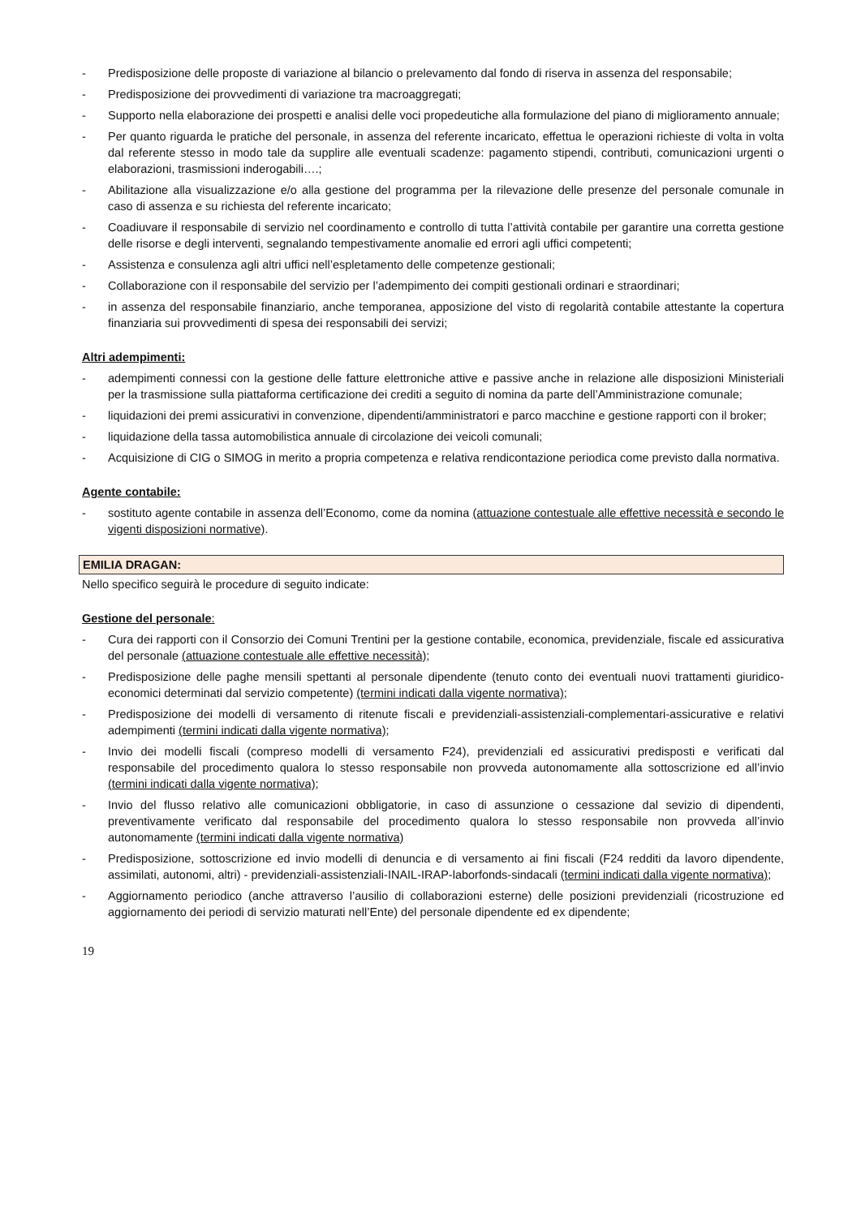- Predisposizione delle proposte di variazione al bilancio o prelevamento dal fondo di riserva in assenza del responsabile;
- Predisposizione dei provvedimenti di variazione tra macroaggregati;
- Supporto nella elaborazione dei prospetti e analisi delle voci propedeutiche alla formulazione del piano di miglioramento annuale;
- Per quanto riguarda le pratiche del personale, in assenza del referente incaricato, effettua le operazioni richieste di volta in volta dal referente stesso in modo tale da supplire alle eventuali scadenze: pagamento stipendi, contributi, comunicazioni urgenti o elaborazioni, trasmissioni inderogabili….;
- Abilitazione alla visualizzazione e/o alla gestione del programma per la rilevazione delle presenze del personale comunale in caso di assenza e su richiesta del referente incaricato;
- Coadiuvare il responsabile di servizio nel coordinamento e controllo di tutta l’attività contabile per garantire una corretta gestione delle risorse e degli interventi, segnalando tempestivamente anomalie ed errori agli uffici competenti;
- Assistenza e consulenza agli altri uffici nell’espletamento delle competenze gestionali;
- Collaborazione con il responsabile del servizio per l’adempimento dei compiti gestionali ordinari e straordinari;
- in assenza del responsabile finanziario, anche temporanea, apposizione del visto di regolarità contabile attestante la copertura finanziaria sui provvedimenti di spesa dei responsabili dei servizi;
Altri adempimenti:
- adempimenti connessi con la gestione delle fatture elettroniche attive e passive anche in relazione alle disposizioni Ministeriali per la trasmissione sulla piattaforma certificazione dei crediti a seguito di nomina da parte dell’Amministrazione comunale;
- liquidazioni dei premi assicurativi in convenzione, dipendenti/amministratori e parco macchine e gestione rapporti con il broker;
- liquidazione della tassa automobilistica annuale di circolazione dei veicoli comunali;
- Acquisizione di CIG o SIMOG in merito a propria competenza e relativa rendicontazione periodica come previsto dalla normativa.
Agente contabile:
- sostituto agente contabile in assenza dell’Economo, come da nomina (attuazione contestuale alle effettive necessità e secondo le vigenti disposizioni normative).
EMILIA DRAGAN:
Nello specifico seguirà le procedure di seguito indicate:
Gestione del personale:
- Cura dei rapporti con il Consorzio dei Comuni Trentini per la gestione contabile, economica, previdenziale, fiscale ed assicurativa del personale (attuazione contestuale alle effettive necessità);
- Predisposizione delle paghe mensili spettanti al personale dipendente (tenuto conto dei eventuali nuovi trattamenti giuridico-economici determinati dal servizio competente) (termini indicati dalla vigente normativa);
- Predisposizione dei modelli di versamento di ritenute fiscali e previdenziali-assistenziali-complementari-assicurative e relativi adempimenti (termini indicati dalla vigente normativa);
- Invio dei modelli fiscali (compreso modelli di versamento F24), previdenziali ed assicurativi predisposti e verificati dal responsabile del procedimento qualora lo stesso responsabile non provveda autonomamente alla sottoscrizione ed all’invio (termini indicati dalla vigente normativa);
- Invio del flusso relativo alle comunicazioni obbligatorie, in caso di assunzione o cessazione dal sevizio di dipendenti, preventivamente verificato dal responsabile del procedimento qualora lo stesso responsabile non provveda all’invio autonomamente (termini indicati dalla vigente normativa)
- Predisposizione, sottoscrizione ed invio modelli di denuncia e di versamento ai fini fiscali (F24 redditi da lavoro dipendente, assimilati, autonomi, altri) - previdenziali-assistenziali-INAIL-IRAP-laborfonds-sindacali (termini indicati dalla vigente normativa);
- Aggiornamento periodico (anche attraverso l’ausilio di collaborazioni esterne) delle posizioni previdenziali (ricostruzione ed aggiornamento dei periodi di servizio maturati nell’Ente) del personale dipendente ed ex dipendente;
19